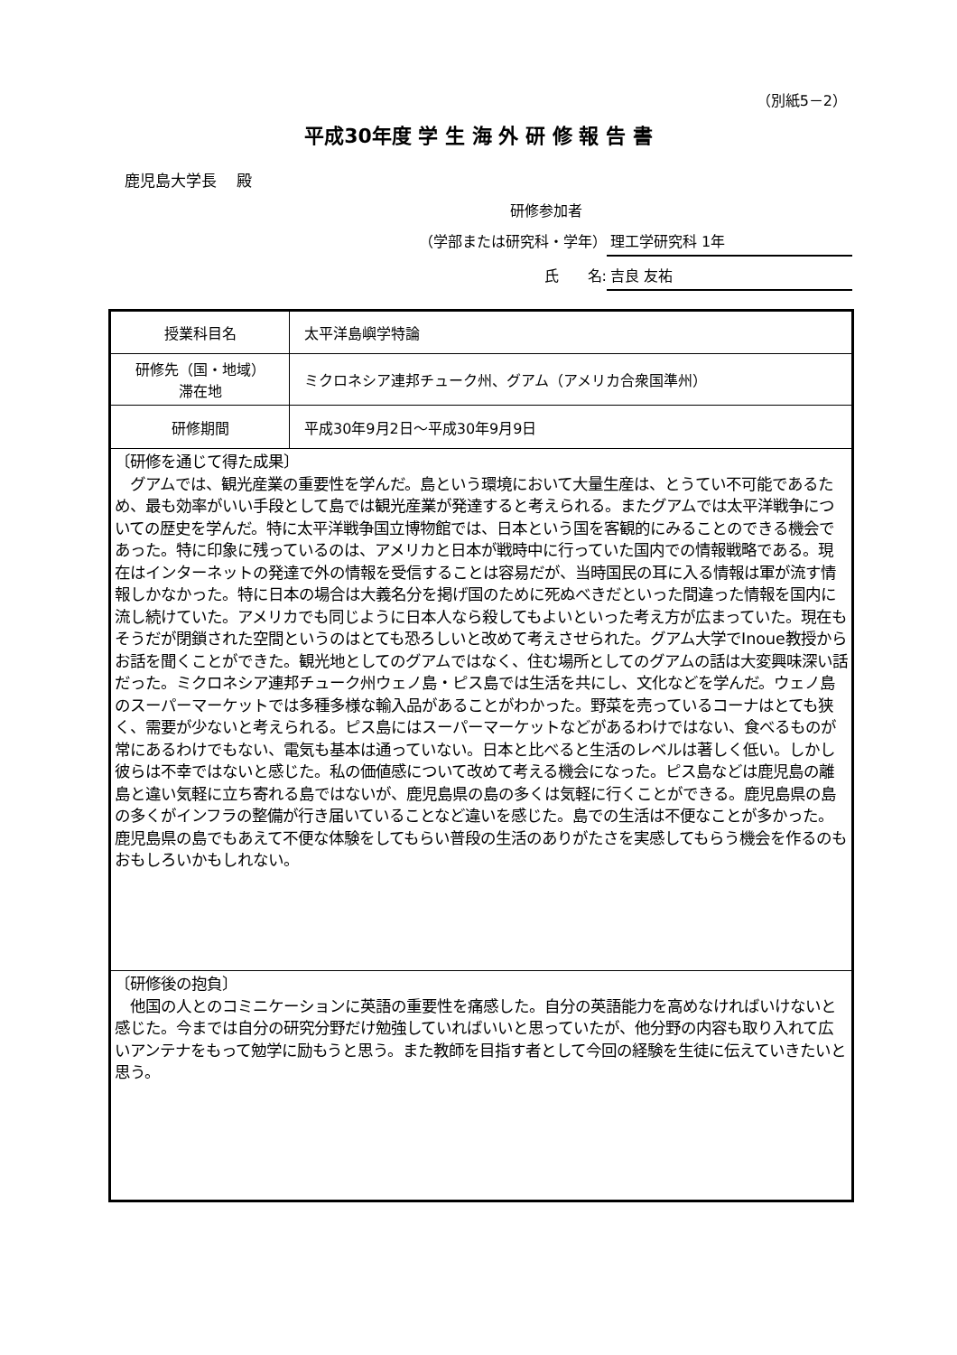（別紙5－2）
平成30年度 学 生 海 外 研 修 報 告 書
鹿児島大学長　 殿
研修参加者
（学部または研究科・学年） 理工学研究科 1年
氏　　名: 吉良 友祐
| 授業科目名 | 太平洋島嶼学特論 |
| 研修先（国・地域） 滞在地 | ミクロネシア連邦チューク州、グアム（アメリカ合衆国準州） |
| 研修期間 | 平成30年9月2日～平成30年9月9日 |
| 〔研修を通じて得た成果〕 グアムでは、観光産業の重要性を学んだ。島という環境において大量生産は、とうてい不可能であるため、最も効率がいい手段として島では観光産業が発達すると考えられる。またグアムでは太平洋戦争についての歴史を学んだ。特に太平洋戦争国立博物館では、日本という国を客観的にみることのできる機会であった。特に印象に残っているのは、アメリカと日本が戦時中に行っていた国内での情報戦略である。現在はインターネットの発達で外の情報を受信することは容易だが、当時国民の耳に入る情報は軍が流す情報しかなかった。特に日本の場合は大義名分を掲げ国のために死ぬべきだといった間違った情報を国内に流し続けていた。アメリカでも同じように日本人なら殺してもよいといった考え方が広まっていた。現在もそうだが閉鎖された空間というのはとても恐ろしいと改めて考えさせられた。グアム大学でInoue教授からお話を聞くことができた。観光地としてのグアムではなく、住む場所としてのグアムの話は大変興味深い話だった。ミクロネシア連邦チューク州ウェノ島・ピス島では生活を共にし、文化などを学んだ。ウェノ島のスーパーマーケットでは多種多様な輸入品があることがわかった。野菜を売っているコーナはとても狭く、需要が少ないと考えられる。ピス島にはスーパーマーケットなどがあるわけではない、食べるものが常にあるわけでもない、電気も基本は通っていない。日本と比べると生活のレベルは著しく低い。しかし彼らは不幸ではないと感じた。私の価値感について改めて考える機会になった。ピス島などは鹿児島の離島と違い気軽に立ち寄れる島ではないが、鹿児島県の島の多くは気軽に行くことができる。鹿児島県の島の多くがインフラの整備が行き届いていることなど違いを感じた。島での生活は不便なことが多かった。鹿児島県の島でもあえて不便な体験をしてもらい普段の生活のありがたさを実感してもらう機会を作るのもおもしろいかもしれない。 | |
| 〔研修後の抱負〕 他国の人とのコミニケーションに英語の重要性を痛感した。自分の英語能力を高めなければいけないと感じた。今までは自分の研究分野だけ勉強していればいいと思っていたが、他分野の内容も取り入れて広いアンテナをもって勉学に励もうと思う。また教師を目指す者として今回の経験を生徒に伝えていきたいと思う。 | |